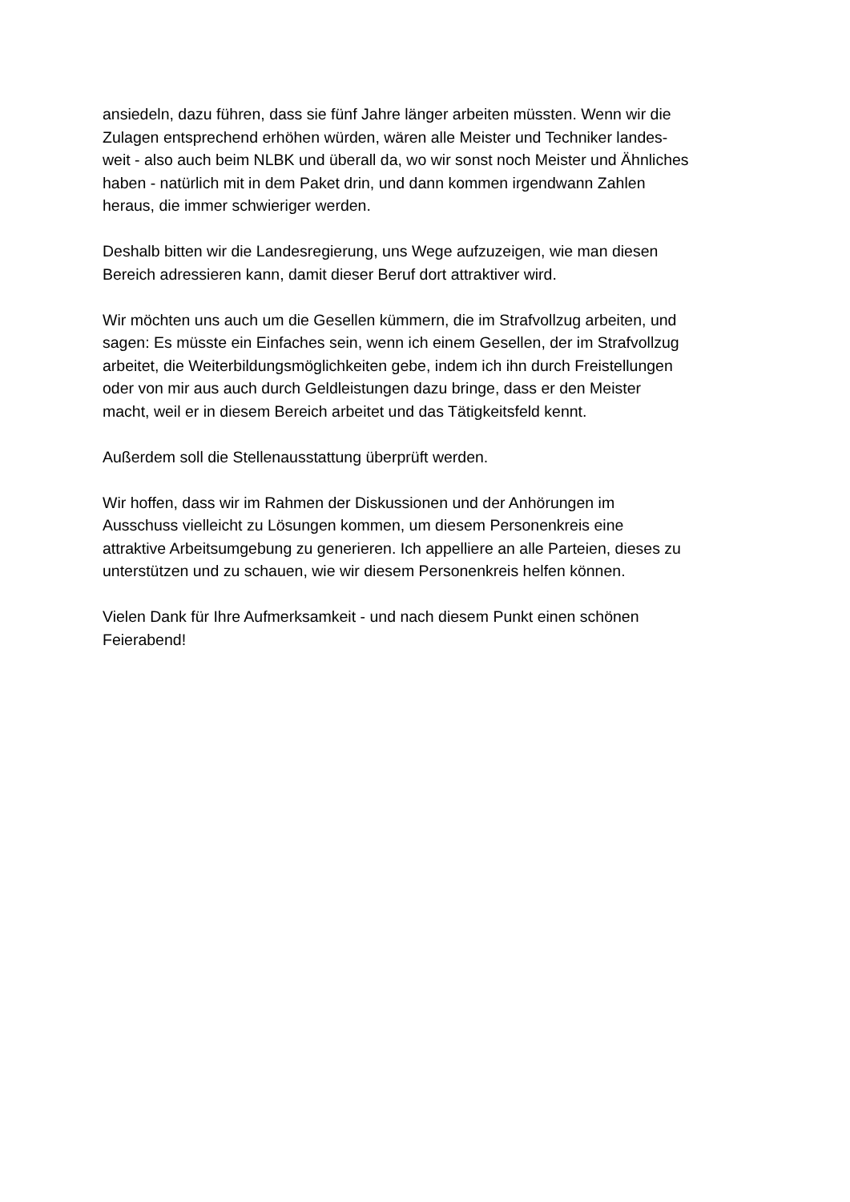ansiedeln, dazu führen, dass sie fünf Jahre länger arbeiten müssten. Wenn wir die
Zulagen entsprechend erhöhen würden, wären alle Meister und Techniker landes-
weit - also auch beim NLBK und überall da, wo wir sonst noch Meister und Ähnliches
haben - natürlich mit in dem Paket drin, und dann kommen irgendwann Zahlen
heraus, die immer schwieriger werden.
Deshalb bitten wir die Landesregierung, uns Wege aufzuzeigen, wie man diesen
Bereich adressieren kann, damit dieser Beruf dort attraktiver wird.
Wir möchten uns auch um die Gesellen kümmern, die im Strafvollzug arbeiten, und
sagen: Es müsste ein Einfaches sein, wenn ich einem Gesellen, der im Strafvollzug
arbeitet, die Weiterbildungsmöglichkeiten gebe, indem ich ihn durch Freistellungen
oder von mir aus auch durch Geldleistungen dazu bringe, dass er den Meister
macht, weil er in diesem Bereich arbeitet und das Tätigkeitsfeld kennt.
Außerdem soll die Stellenausstattung überprüft werden.
Wir hoffen, dass wir im Rahmen der Diskussionen und der Anhörungen im
Ausschuss vielleicht zu Lösungen kommen, um diesem Personenkreis eine
attraktive Arbeitsumgebung zu generieren. Ich appelliere an alle Parteien, dieses zu
unterstützen und zu schauen, wie wir diesem Personenkreis helfen können.
Vielen Dank für Ihre Aufmerksamkeit - und nach diesem Punkt einen schönen
Feierabend!